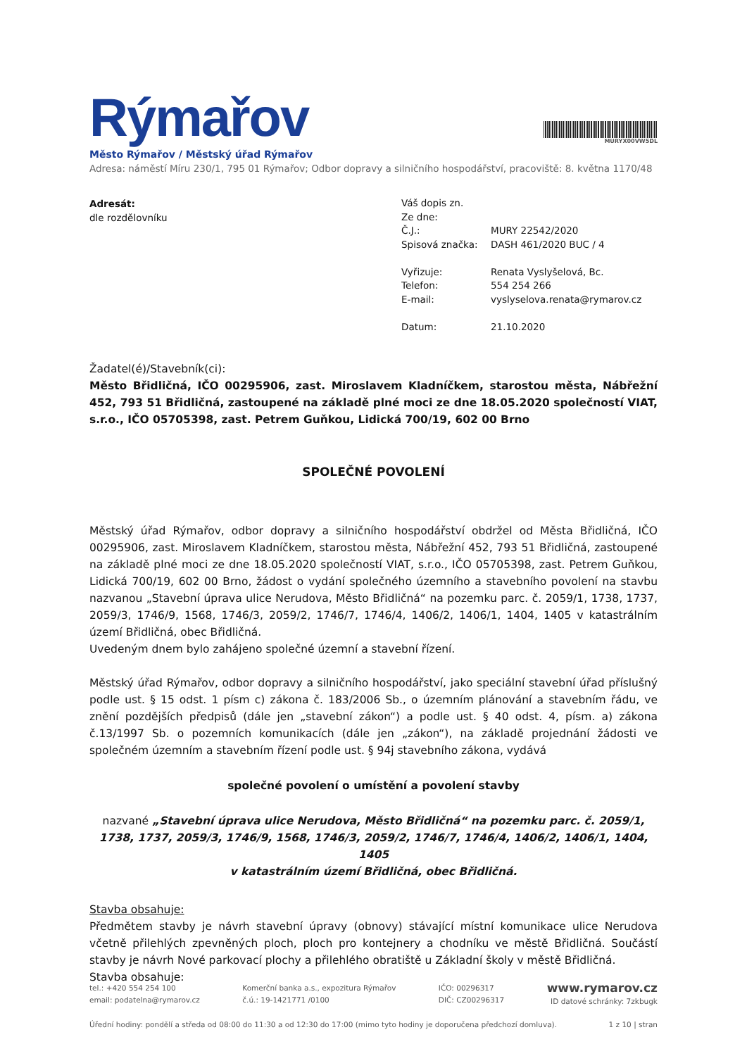Rýmařov
MURYX00VW5DL
Město Rýmařov / Městský úřad Rýmařov
Adresa: náměstí Míru 230/1, 795 01 Rýmařov; Odbor dopravy a silničního hospodářství, pracoviště: 8. května 1170/48
Adresát:
dle rozdělovníku
| Váš dopis zn. | |
| Ze dne: | |
| Č.J.: | MURY 22542/2020 |
| Spisová značka: | DASH 461/2020 BUC / 4 |
| Vyřizuje: | Renata Vyslyšelová, Bc. |
| Telefon: | 554 254 266 |
| E-mail: | vyslyselova.renata@rymarov.cz |
| Datum: | 21.10.2020 |
Žadatel(é)/Stavebník(ci):
Město Břidličná, IČO 00295906, zast. Miroslavem Kladníčkem, starostou města, Nábřežní 452, 793 51 Břidličná, zastoupené na základě plné moci ze dne 18.05.2020 společností VIAT, s.r.o., IČO 05705398, zast. Petrem Guňkou, Lidická 700/19, 602 00 Brno
SPOLEČNÉ POVOLENÍ
Městský úřad Rýmařov, odbor dopravy a silničního hospodářství obdržel od Města Břidličná, IČO 00295906, zast. Miroslavem Kladníčkem, starostou města, Nábřežní 452, 793 51 Břidličná, zastoupené na základě plné moci ze dne 18.05.2020 společností VIAT, s.r.o., IČO 05705398, zast. Petrem Guňkou, Lidická 700/19, 602 00 Brno, žádost o vydání společného územního a stavebního povolení na stavbu nazvanou „Stavební úprava ulice Nerudova, Město Břidličná“ na pozemku parc. č. 2059/1, 1738, 1737, 2059/3, 1746/9, 1568, 1746/3, 2059/2, 1746/7, 1746/4, 1406/2, 1406/1, 1404, 1405 v katastrálním území Břidličná, obec Břidličná.
Uvedeným dnem bylo zahájeno společné územní a stavební řízení.
Městský úřad Rýmařov, odbor dopravy a silničního hospodářství, jako speciální stavební úřad příslušný podle ust. § 15 odst. 1 písm c) zákona č. 183/2006 Sb., o územním plánování a stavebním řádu, ve znění pozdějších předpisů (dále jen „stavební zákon“) a podle ust. § 40 odst. 4, písm. a) zákona č.13/1997 Sb. o pozemních komunikacích (dále jen „zákon“), na základě projednání žádosti ve společném územním a stavebním řízení podle ust. § 94j stavebního zákona, vydává
společné povolení o umístění a povolení stavby
nazvané „Stavební úprava ulice Nerudova, Město Břidličná“ na pozemku parc. č. 2059/1, 1738, 1737, 2059/3, 1746/9, 1568, 1746/3, 2059/2, 1746/7, 1746/4, 1406/2, 1406/1, 1404, 1405
v katastrálním území Břidličná, obec Břidličná.
Stavba obsahuje:
Předmětem stavby je návrh stavební úpravy (obnovy) stávající místní komunikace ulice Nerudova včetně přilehlých zpevněných ploch, ploch pro kontejnery a chodníku ve městě Břidličná. Součástí stavby je návrh Nové parkovací plochy a přilehlého obratiště u Základní školy v městě Břidličná.
Stavba obsahuje:
tel.: +420 554 254 100
email: podatelna@rymarov.cz Komerční banka a.s., expozitura Rýmařov
č.ú.: 19-1421771 /0100 IČO: 00296317
DIČ: CZ00296317 www.rymarov.cz
ID datové schránky: 7zkbugk
Úřední hodiny: pondělí a středa od 08:00 do 11:30 a od 12:30 do 17:00 (mimo tyto hodiny je doporučena předchozí domluva). 1 z 10 | stran